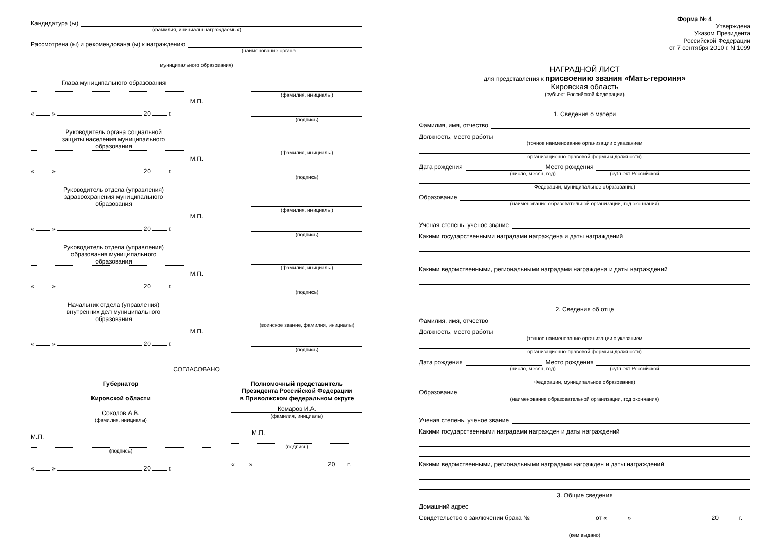Кандидатура (ы)
(фамилия, инициалы награждаемых)
Рассмотрена (ы) и рекомендована (ы) к награждению
(наименование органа
муниципального образования)
Глава муниципального образования
(фамилия, инициалы)
М.П.
« » 20 г.
(подпись)
Руководитель органа социальной
защиты населения муниципального
образования
(фамилия, инициалы)
М.П.
« » 20 г.
(подпись)
Руководитель отдела (управления)
здравоохранения муниципального
образования
(фамилия, инициалы)
М.П.
« » 20 г.
(подпись)
Руководитель отдела (управления)
образования муниципального
образования
(фамилия, инициалы)
М.П.
« » 20 г.
(подпись)
Начальник отдела (управления)
внутренних дел муниципального
образования
(воинское звание, фамилия, инициалы)
М.П.
« » 20 г.
(подпись)
СОГЛАСОВАНО
Губернатор
Кировской области
Соколов А.В.
(фамилия, инициалы)
М.П.
(подпись)
« » 20 г.
Полномочный представитель
Президента Российской Федерации
в Приволжском федеральном округе
Комаров И.А.
(фамилия, инициалы)
М.П.
(подпись)
« » 20 г.
Форма № 4
Утверждена
Указом Президента
Российской Федерации
от 7 сентября 2010 г. N 1099
НАГРАДНОЙ ЛИСТ
для представления к присвоению звания «Мать-героиня»
Кировская область
(субъект Российской Федерации)
1. Сведения о матери
Фамилия, имя, отчество
Должность, место работы
(точное наименование организации с указанием
организационно-правовой формы и должности)
Дата рождения Место рождения
(число, месяц, год) (субъект Российской
Федерации, муниципальное образование)
Образование
(наименование образовательной организации, год окончания)
Ученая степень, ученое звание
Какими государственными наградами награждена и даты награждений
Какими ведомственными, региональными наградами награждена и даты награждений
2. Сведения об отце
Фамилия, имя, отчество
Должность, место работы
(точное наименование организации с указанием
организационно-правовой формы и должности)
Дата рождения Место рождения
(число, месяц, год) (субъект Российской
Федерации, муниципальное образование)
Образование
(наименование образовательной организации, год окончания)
Ученая степень, ученое звание
Какими государственными наградами награжден и даты награждений
Какими ведомственными, региональными наградами награжден и даты награждений
3. Общие сведения
Домашний адрес
Свидетельство о заключении брака № от « » 20 г.
(кем выдано)